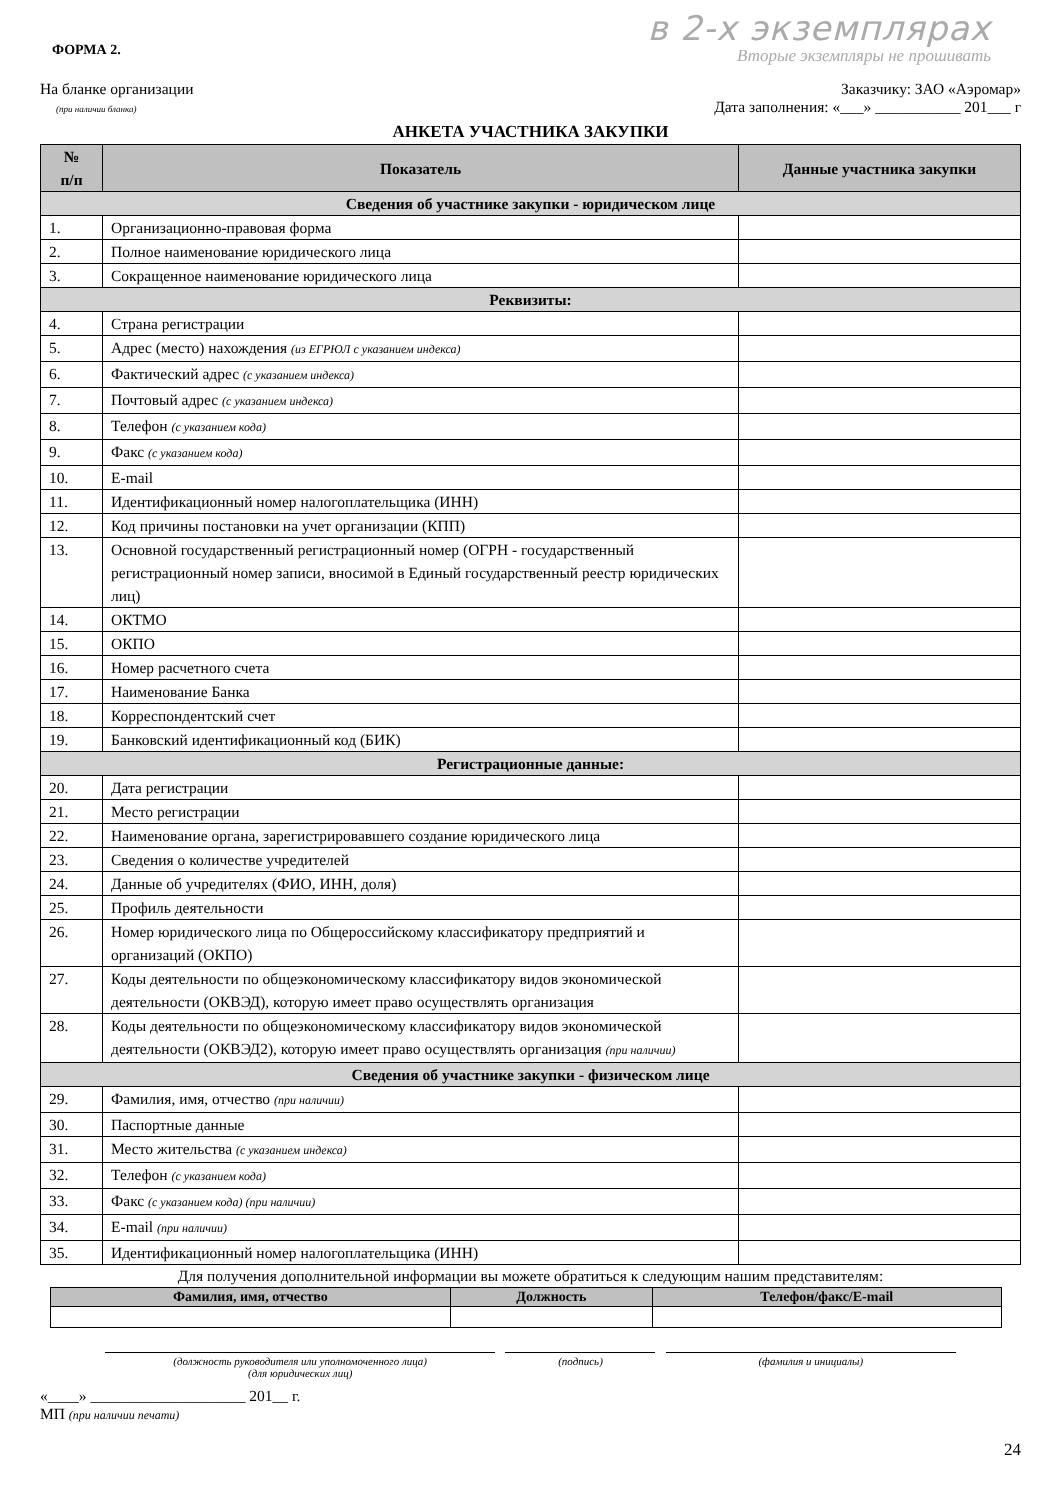ФОРМА 2.
в 2-х экземплярах
Вторые экземпляры не прошивать
На бланке организации
(при наличии бланка)
Заказчику: ЗАО «Аэромар»
Дата заполнения: «___» ___________ 201___ г
АНКЕТА УЧАСТНИКА ЗАКУПКИ
| № п/п | Показатель | Данные участника закупки |
| --- | --- | --- |
| Сведения об участнике закупки - юридическом лице | | |
| 1. | Организационно-правовая форма | |
| 2. | Полное наименование юридического лица | |
| 3. | Сокращенное наименование юридического лица | |
| Реквизиты: | | |
| 4. | Страна регистрации | |
| 5. | Адрес (место) нахождения (из ЕГРЮЛ с указанием индекса) | |
| 6. | Фактический адрес (с указанием индекса) | |
| 7. | Почтовый адрес (с указанием индекса) | |
| 8. | Телефон (с указанием кода) | |
| 9. | Факс (с указанием кода) | |
| 10. | E-mail | |
| 11. | Идентификационный номер налогоплательщика (ИНН) | |
| 12. | Код причины постановки на учет организации (КПП) | |
| 13. | Основной государственный регистрационный номер (ОГРН - государственный регистрационный номер записи, вносимой в Единый государственный реестр юридических лиц) | |
| 14. | ОКТМО | |
| 15. | ОКПО | |
| 16. | Номер расчетного счета | |
| 17. | Наименование Банка | |
| 18. | Корреспондентский счет | |
| 19. | Банковский идентификационный код (БИК) | |
| Регистрационные данные: | | |
| 20. | Дата регистрации | |
| 21. | Место регистрации | |
| 22. | Наименование органа, зарегистрировавшего создание юридического лица | |
| 23. | Сведения о количестве учредителей | |
| 24. | Данные об учредителях (ФИО, ИНН, доля) | |
| 25. | Профиль деятельности | |
| 26. | Номер юридического лица по Общероссийскому классификатору предприятий и организаций (ОКПО) | |
| 27. | Коды деятельности по общеэкономическому классификатору видов экономической деятельности (ОКВЭД), которую имеет право осуществлять организация | |
| 28. | Коды деятельности по общеэкономическому классификатору видов экономической деятельности (ОКВЭД2), которую имеет право осуществлять организация (при наличии) | |
| Сведения об участнике закупки - физическом лице | | |
| 29. | Фамилия, имя, отчество (при наличии) | |
| 30. | Паспортные данные | |
| 31. | Место жительства (с указанием индекса) | |
| 32. | Телефон (с указанием кода) | |
| 33. | Факс (с указанием кода) (при наличии) | |
| 34. | E-mail (при наличии) | |
| 35. | Идентификационный номер налогоплательщика (ИНН) | |
Для получения дополнительной информации вы можете обратиться к следующим нашим представителям:
| Фамилия, имя, отчество | Должность | Телефон/факс/E-mail |
| --- | --- | --- |
(должность руководителя или уполномоченного лица)
(для юридических лиц)
(подпись) (фамилия и инициалы)
«____» ____________________ 201__ г.
МП (при наличии печати)
24